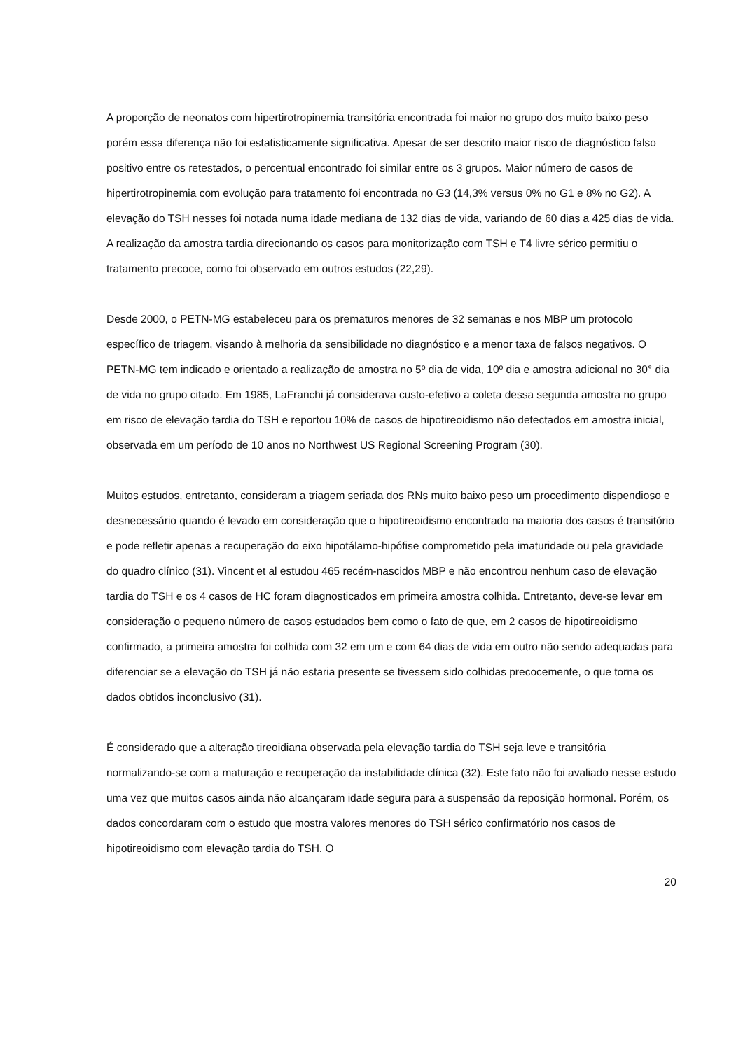A proporção de neonatos com hipertirotropinemia transitória encontrada foi maior no grupo dos muito baixo peso porém essa diferença não foi estatisticamente significativa. Apesar de ser descrito maior risco de diagnóstico falso positivo entre os retestados, o percentual encontrado foi similar entre os 3 grupos. Maior número de casos de hipertirotropinemia com evolução para tratamento foi encontrada no G3 (14,3% versus 0% no G1 e 8% no G2). A elevação do TSH nesses foi notada numa idade mediana de 132 dias de vida, variando de 60 dias a 425 dias de vida. A realização da amostra tardia direcionando os casos para monitorização com TSH e T4 livre sérico permitiu o tratamento precoce, como foi observado em outros estudos (22,29).
Desde 2000, o PETN-MG estabeleceu para os prematuros menores de 32 semanas e nos MBP um protocolo específico de triagem, visando à melhoria da sensibilidade no diagnóstico e a menor taxa de falsos negativos. O PETN-MG tem indicado e orientado a realização de amostra no 5º dia de vida, 10º dia e amostra adicional no 30° dia de vida no grupo citado. Em 1985, LaFranchi já considerava custo-efetivo a coleta dessa segunda amostra no grupo em risco de elevação tardia do TSH e reportou 10% de casos de hipotireoidismo não detectados em amostra inicial, observada em um período de 10 anos no Northwest US Regional Screening Program (30).
Muitos estudos, entretanto, consideram a triagem seriada dos RNs muito baixo peso um procedimento dispendioso e desnecessário quando é levado em consideração que o hipotireoidismo encontrado na maioria dos casos é transitório e pode refletir apenas a recuperação do eixo hipotálamo-hipófise comprometido pela imaturidade ou pela gravidade do quadro clínico (31). Vincent et al estudou 465 recém-nascidos MBP e não encontrou nenhum caso de elevação tardia do TSH e os 4 casos de HC foram diagnosticados em primeira amostra colhida. Entretanto, deve-se levar em consideração o pequeno número de casos estudados bem como o fato de que, em 2 casos de hipotireoidismo confirmado, a primeira amostra foi colhida com 32 em um e com 64 dias de vida em outro não sendo adequadas para diferenciar se a elevação do TSH já não estaria presente se tivessem sido colhidas precocemente, o que torna os dados obtidos inconclusivo (31).
É considerado que a alteração tireoidiana observada pela elevação tardia do TSH seja leve e transitória normalizando-se com a maturação e recuperação da instabilidade clínica (32). Este fato não foi avaliado nesse estudo uma vez que muitos casos ainda não alcançaram idade segura para a suspensão da reposição hormonal. Porém, os dados concordaram com o estudo que mostra valores menores do TSH sérico confirmatório nos casos de hipotireoidismo com elevação tardia do TSH. O
20